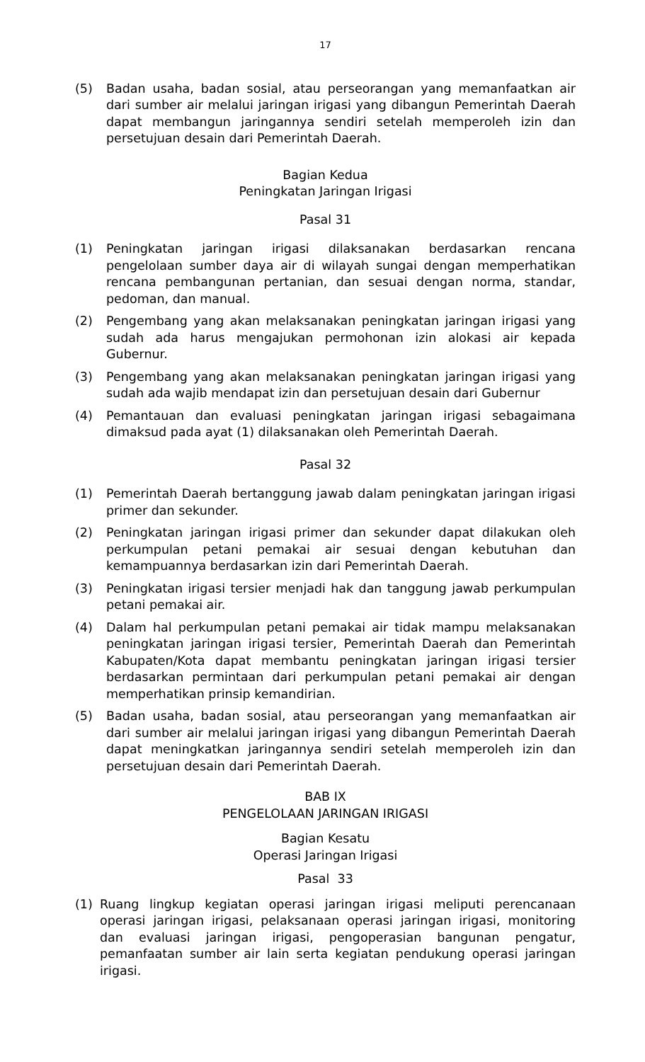17
(5) Badan usaha, badan sosial, atau perseorangan yang memanfaatkan air dari sumber air melalui jaringan irigasi yang dibangun Pemerintah Daerah dapat membangun jaringannya sendiri setelah memperoleh izin dan persetujuan desain dari Pemerintah Daerah.
Bagian Kedua
Peningkatan Jaringan Irigasi
Pasal 31
(1) Peningkatan jaringan irigasi dilaksanakan berdasarkan rencana pengelolaan sumber daya air di wilayah sungai dengan memperhatikan rencana pembangunan pertanian, dan sesuai dengan norma, standar, pedoman, dan manual.
(2) Pengembang yang akan melaksanakan peningkatan jaringan irigasi yang sudah ada harus mengajukan permohonan izin alokasi air kepada Gubernur.
(3) Pengembang yang akan melaksanakan peningkatan jaringan irigasi yang sudah ada wajib mendapat izin dan persetujuan desain dari Gubernur
(4) Pemantauan dan evaluasi peningkatan jaringan irigasi sebagaimana dimaksud pada ayat (1) dilaksanakan oleh Pemerintah Daerah.
Pasal 32
(1) Pemerintah Daerah bertanggung jawab dalam peningkatan jaringan irigasi primer dan sekunder.
(2) Peningkatan jaringan irigasi primer dan sekunder dapat dilakukan oleh perkumpulan petani pemakai air sesuai dengan kebutuhan dan kemampuannya berdasarkan izin dari Pemerintah Daerah.
(3) Peningkatan irigasi tersier menjadi hak dan tanggung jawab perkumpulan petani pemakai air.
(4) Dalam hal perkumpulan petani pemakai air tidak mampu melaksanakan peningkatan jaringan irigasi tersier, Pemerintah Daerah dan Pemerintah Kabupaten/Kota dapat membantu peningkatan jaringan irigasi tersier berdasarkan permintaan dari perkumpulan petani pemakai air dengan memperhatikan prinsip kemandirian.
(5) Badan usaha, badan sosial, atau perseorangan yang memanfaatkan air dari sumber air melalui jaringan irigasi yang dibangun Pemerintah Daerah dapat meningkatkan jaringannya sendiri setelah memperoleh izin dan persetujuan desain dari Pemerintah Daerah.
BAB IX
PENGELOLAAN JARINGAN IRIGASI
Bagian Kesatu
Operasi Jaringan Irigasi
Pasal 33
(1) Ruang lingkup kegiatan operasi jaringan irigasi meliputi perencanaan operasi jaringan irigasi, pelaksanaan operasi jaringan irigasi, monitoring dan evaluasi jaringan irigasi, pengoperasian bangunan pengatur, pemanfaatan sumber air lain serta kegiatan pendukung operasi jaringan irigasi.